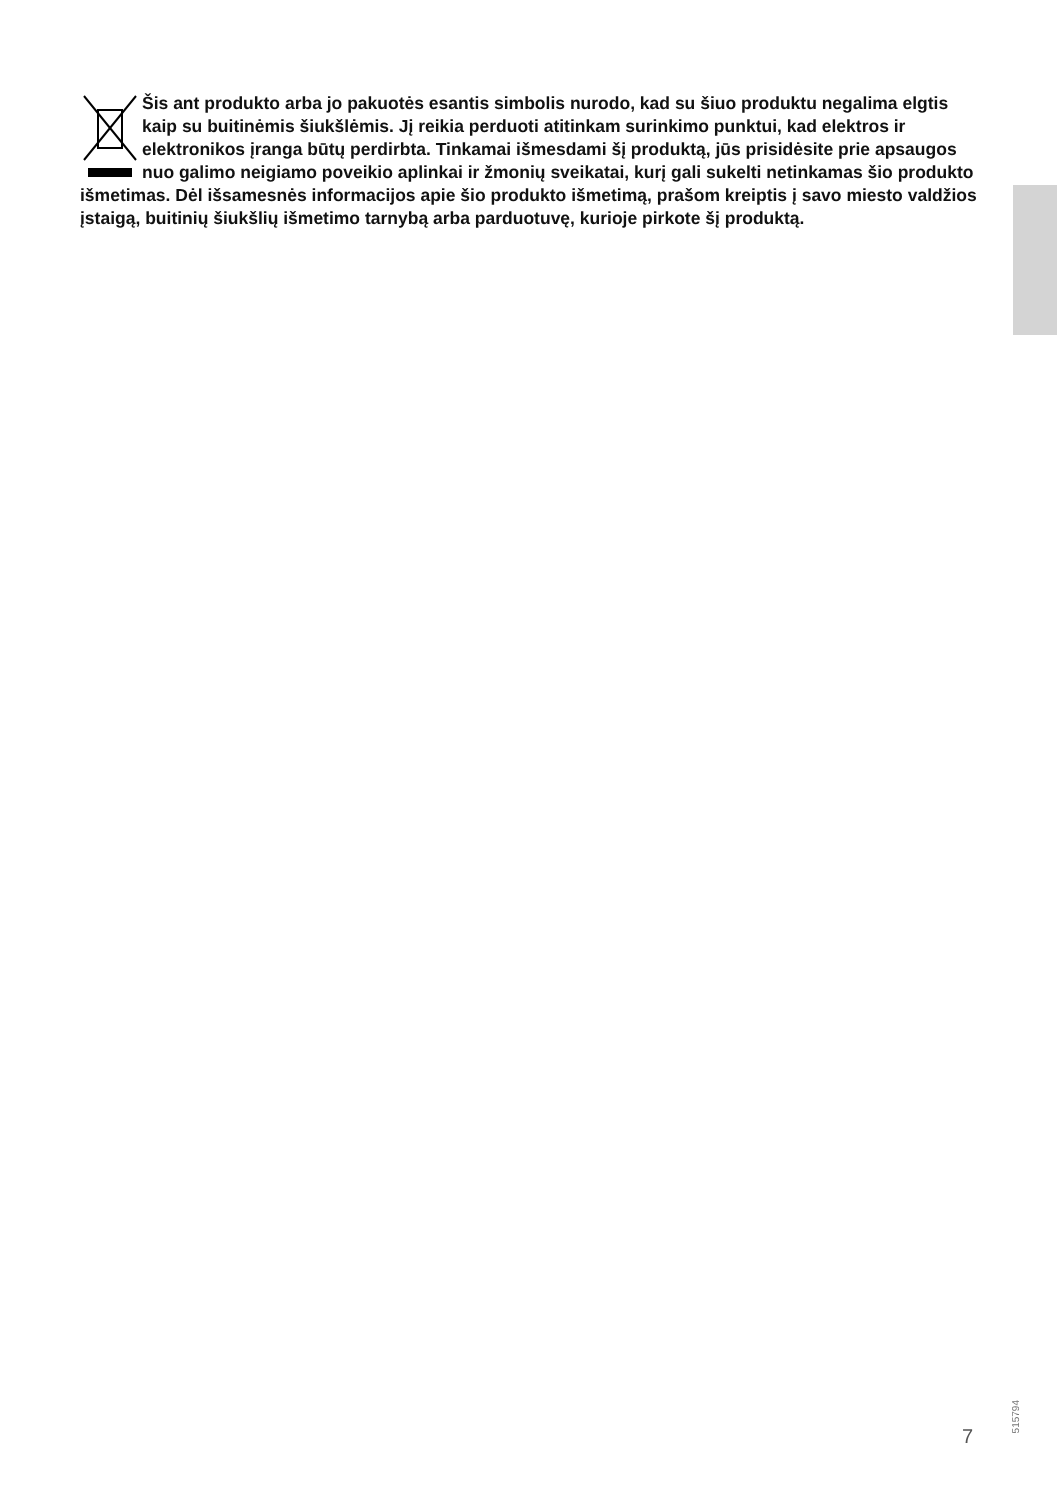Šis ant produkto arba jo pakuotės esantis simbolis nurodo, kad su šiuo produktu negalima elgtis kaip su buitinėmis šiukšlėmis. Jį reikia perduoti atitinkam surinkimo punktui, kad elektros ir elektronikos įranga būtų perdirbta. Tinkamai išmesdami šį produktą, jūs prisidėsite prie apsaugos nuo galimo neigiamo poveikio aplinkai ir žmonių sveikatai, kurį gali sukelti netinkamas šio produkto išmetimas. Dėl išsamesnės informacijos apie šio produkto išmetimą, prašom kreiptis į savo miesto valdžios įstaigą, buitinių šiukšlių išmetimo tarnybą arba parduotuvę, kurioje pirkote šį produktą.
7
515794